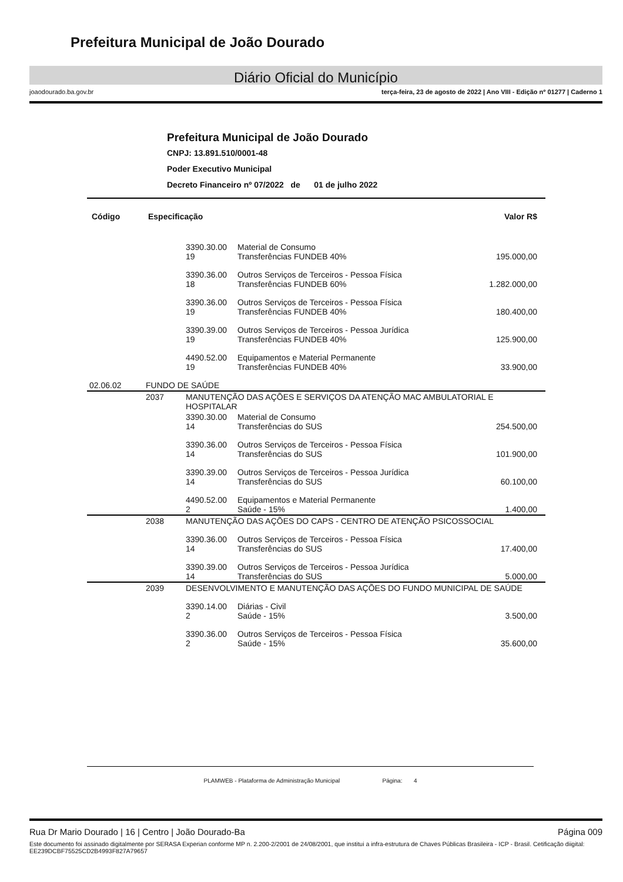Prefeitura Municipal de João Dourado
Diário Oficial do Município
joaodourado.ba.gov.br terça-feira, 23 de agosto de 2022 | Ano VIII - Edição nº 01277 | Caderno 1
Prefeitura Municipal de João Dourado
CNPJ: 13.891.510/0001-48
Poder Executivo Municipal
Decreto Financeiro nº 07/2022 de 01 de julho 2022
| Código | Especificação | | | Valor R$ |
| --- | --- | --- | --- | --- |
| | | 3390.30.00 19 | Material de Consumo Transferências FUNDEB 40% | 195.000,00 |
| | | 3390.36.00 18 | Outros Serviços de Terceiros - Pessoa Física Transferências FUNDEB 60% | 1.282.000,00 |
| | | 3390.36.00 19 | Outros Serviços de Terceiros - Pessoa Física Transferências FUNDEB 40% | 180.400,00 |
| | | 3390.39.00 19 | Outros Serviços de Terceiros - Pessoa Jurídica Transferências FUNDEB 40% | 125.900,00 |
| | | 4490.52.00 19 | Equipamentos e Material Permanente Transferências FUNDEB 40% | 33.900,00 |
| 02.06.02 | FUNDO DE SAÚDE | | | |
| | 2037 | MANUTENÇÃO DAS AÇÕES E SERVIÇOS DA ATENÇÃO MAC AMBULATORIAL E HOSPITALAR | | |
| | | 3390.30.00 14 | Material de Consumo Transferências do SUS | 254.500,00 |
| | | 3390.36.00 14 | Outros Serviços de Terceiros - Pessoa Física Transferências do SUS | 101.900,00 |
| | | 3390.39.00 14 | Outros Serviços de Terceiros - Pessoa Jurídica Transferências do SUS | 60.100,00 |
| | | 4490.52.00 2 | Equipamentos e Material Permanente Saúde - 15% | 1.400,00 |
| | 2038 | MANUTENÇÃO DAS AÇÕES DO CAPS - CENTRO DE ATENÇÃO PSICOSSOCIAL | | |
| | | 3390.36.00 14 | Outros Serviços de Terceiros - Pessoa Física Transferências do SUS | 17.400,00 |
| | | 3390.39.00 14 | Outros Serviços de Terceiros - Pessoa Jurídica Transferências do SUS | 5.000,00 |
| | 2039 | DESENVOLVIMENTO E MANUTENÇÃO DAS AÇÕES DO FUNDO MUNICIPAL DE SAÚDE | | |
| | | 3390.14.00 2 | Diárias - Civil Saúde - 15% | 3.500,00 |
| | | 3390.36.00 2 | Outros Serviços de Terceiros - Pessoa Física Saúde - 15% | 35.600,00 |
PLAMWEB - Plataforma de Administração Municipal Página: 4
Rua Dr Mario Dourado | 16 | Centro | João Dourado-Ba Página 009
Este documento foi assinado digitalmente por SERASA Experian conforme MP n. 2.200-2/2001 de 24/08/2001, que institui a infra-estrutura de Chaves Públicas Brasileira - ICP - Brasil. Cetificação diigital: EE239DCBF75525CD2B4993F827A79657